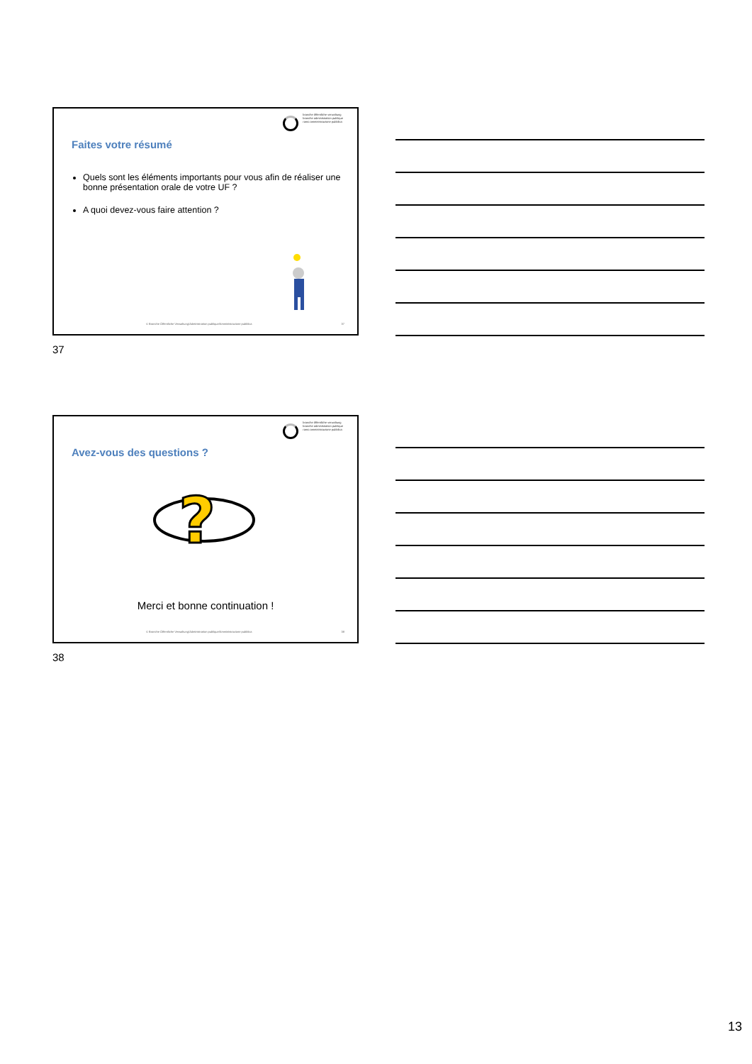branche öffentliche verwaltung
branche administration publique
ramo amministrazione pubblica
Faites votre résumé
Quels sont les éléments importants pour vous afin de réaliser une bonne présentation orale de votre UF ?
A quoi devez-vous faire attention ?
© Branche Öffentliche Verwaltung/Administration publique/Amministrazione pubblica
37
37
branche öffentliche verwaltung
branche administration publique
ramo amministrazione pubblica
Avez-vous des questions ?
?
Merci et bonne continuation !
© Branche Öffentliche Verwaltung/Administration publique/Amministrazione pubblica
38
38
13